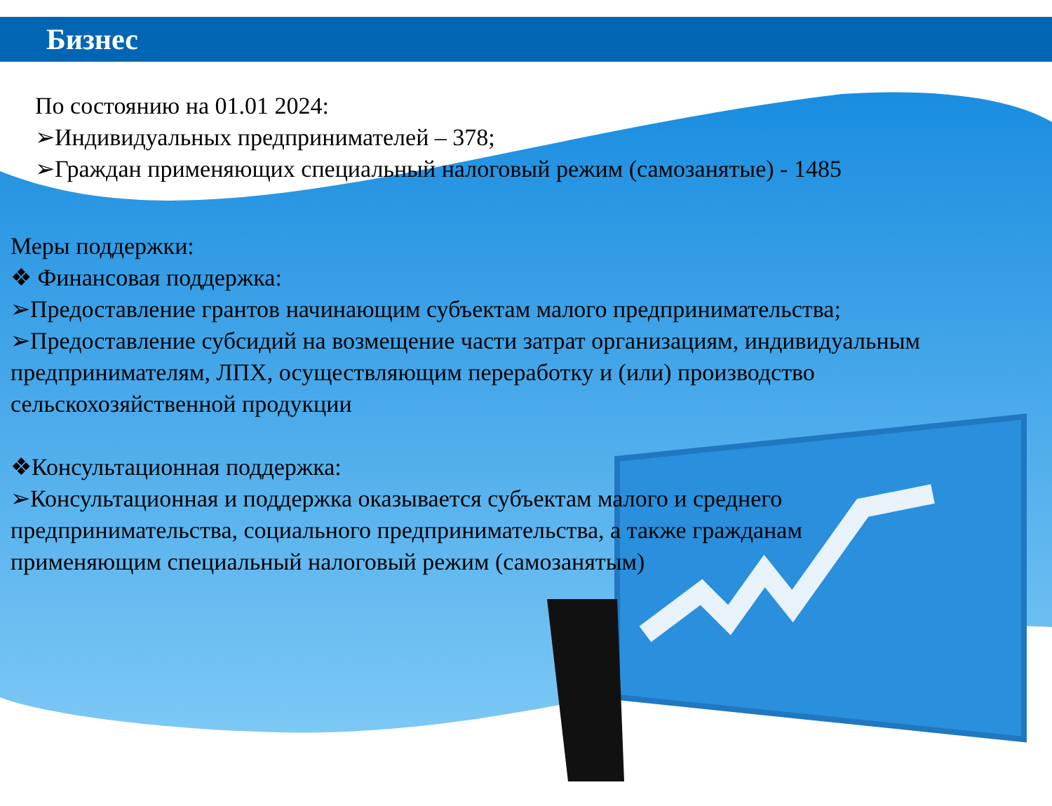Бизнес
По состоянию на 01.01 2024:
➢Индивидуальных предпринимателей – 378;
➢Граждан применяющих специальный налоговый режим (самозанятые) - 1485
Меры поддержки:
❖ Финансовая поддержка:
➢Предоставление грантов начинающим субъектам малого предпринимательства;
➢Предоставление субсидий на возмещение части затрат организациям, индивидуальным предпринимателям, ЛПХ, осуществляющим переработку и (или) производство сельскохозяйственной продукции
❖Консультационная поддержка:
➢Консультационная и поддержка оказывается субъектам малого и среднего предпринимательства, социального предпринимательства, а также гражданам применяющим специальный налоговый режим (самозанятым)